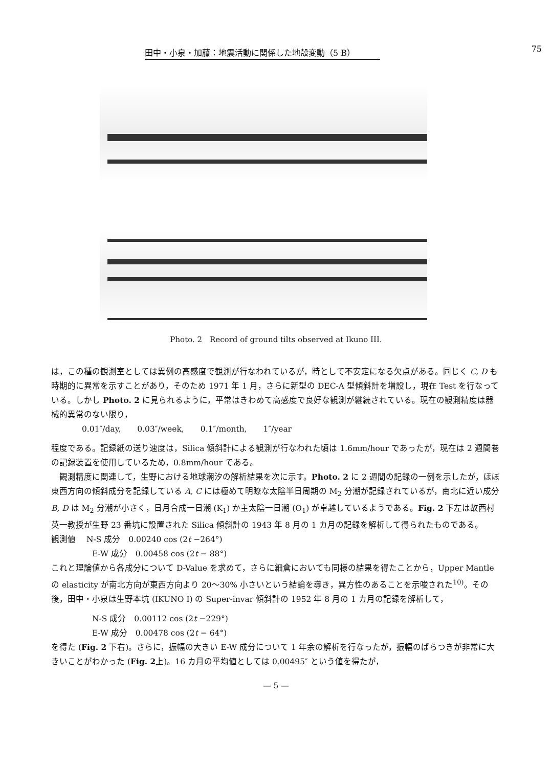田中・小泉・加藤：地震活動に関係した地殻変動（5 B） 75
Photo. 2　Record of ground tilts observed at Ikuno III.
は，この種の観測室としては異例の高感度で観測が行なわれているが，時として不安定になる欠点がある。同じく C, D も時期的に異常を示すことがあり，そのため 1971 年 1 月，さらに新型の DEC-A 型傾斜計を増設し，現在 Test を行なっている。しかし Photo. 2 に見られるように，平常はきわめて高感度で良好な観測が継続されている。現在の観測精度は器械的異常のない限り，
0.01″/day,　　0.03″/week,　　0.1″/month,　　1″/year
程度である。記録紙の送り速度は，Silica 傾斜計による観測が行なわれた頃は 1.6mm/hour であったが，現在は 2 週間巻の記録装置を使用しているため，0.8mm/hour である。
　観測精度に関連して，生野における地球潮汐の解析結果を次に示す。Photo. 2 に 2 週間の記録の一例を示したが，ほぼ東西方向の傾斜成分を記録している A, C には極めて明瞭な太陰半日周期の M<sub>2</sub> 分潮が記録されているが，南北に近い成分 B, D は M<sub>2</sub> 分潮が小さく，日月合成一日潮 (K<sub>1</sub>) か主太陰一日潮 (O<sub>1</sub>) が卓越しているようである。Fig. 2 下左は故西村英一教授が生野 23 番坑に設置された Silica 傾斜計の 1943 年 8 月の 1 カ月の記録を解析して得られたものである。
観測値　 N-S 成分　0.00240 cos (2t −264°)
E-W 成分　0.00458 cos (2t − 88°)
これと理論値から各成分について D-Value を求めて，さらに細倉においても同様の結果を得たことから，Upper Mantle の elasticity が南北方向が東西方向より 20〜30% 小さいという結論を導き，異方性のあることを示唆された<sup>10)</sup>。その後，田中・小泉は生野本坑 (IKUNO I) の Super-invar 傾斜計の 1952 年 8 月の 1 カ月の記録を解析して，
N-S 成分　0.00112 cos (2t −229°)
E-W 成分　0.00478 cos (2t − 64°)
を得た (Fig. 2 下右)。さらに，振幅の大きい E-W 成分について 1 年余の解析を行なったが，振幅のばらつきが非常に大きいことがわかった (Fig. 2上)。16 カ月の平均値としては 0.00495″ という値を得たが，
— 5 —